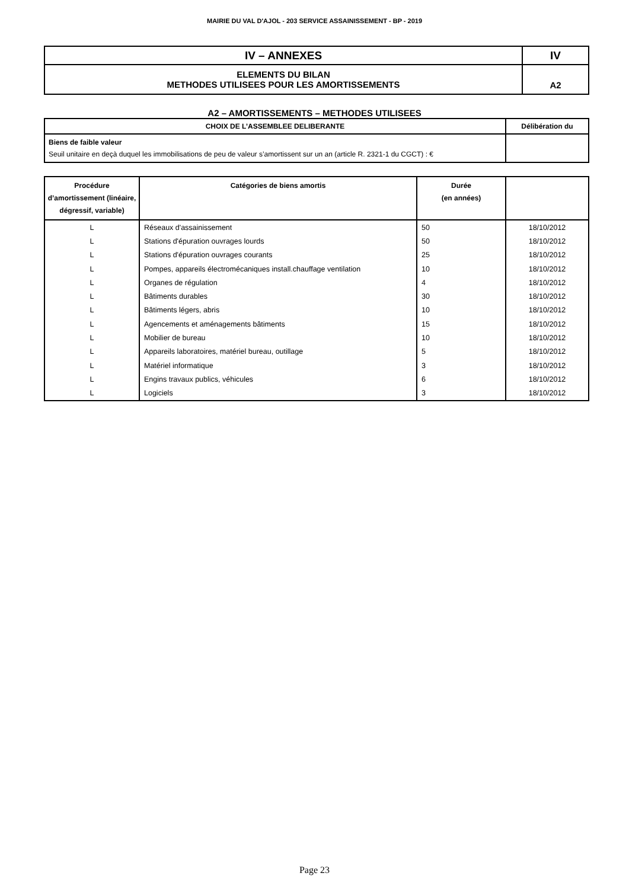MAIRIE DU VAL D'AJOL - 203 SERVICE ASSAINISSEMENT - BP - 2019
| IV – ANNEXES | IV |
| ELEMENTS DU BILAN METHODES UTILISEES POUR LES AMORTISSEMENTS | A2 |
A2 – AMORTISSEMENTS – METHODES UTILISEES
| CHOIX DE L’ASSEMBLEE DELIBERANTE | Délibération du |
| Biens de faible valeur Seuil unitaire en deçà duquel les immobilisations de peu de valeur s’amortissent sur un an (article R. 2321-1 du CGCT) : € | |
| Procédure d’amortissement (linéaire, dégressif, variable) | Catégories de biens amortis | Durée (en années) | |
| --- | --- | --- | --- |
| L | Réseaux d'assainissement | 50 | 18/10/2012 |
| L | Stations d'épuration ouvrages lourds | 50 | 18/10/2012 |
| L | Stations d'épuration ouvrages courants | 25 | 18/10/2012 |
| L | Pompes, appareils électromécaniques install.chauffage ventilation | 10 | 18/10/2012 |
| L | Organes de régulation | 4 | 18/10/2012 |
| L | Bâtiments durables | 30 | 18/10/2012 |
| L | Bâtiments légers, abris | 10 | 18/10/2012 |
| L | Agencements et aménagements bâtiments | 15 | 18/10/2012 |
| L | Mobilier de bureau | 10 | 18/10/2012 |
| L | Appareils laboratoires, matériel bureau, outillage | 5 | 18/10/2012 |
| L | Matériel informatique | 3 | 18/10/2012 |
| L | Engins travaux publics, véhicules | 6 | 18/10/2012 |
| L | Logiciels | 3 | 18/10/2012 |
Page 23